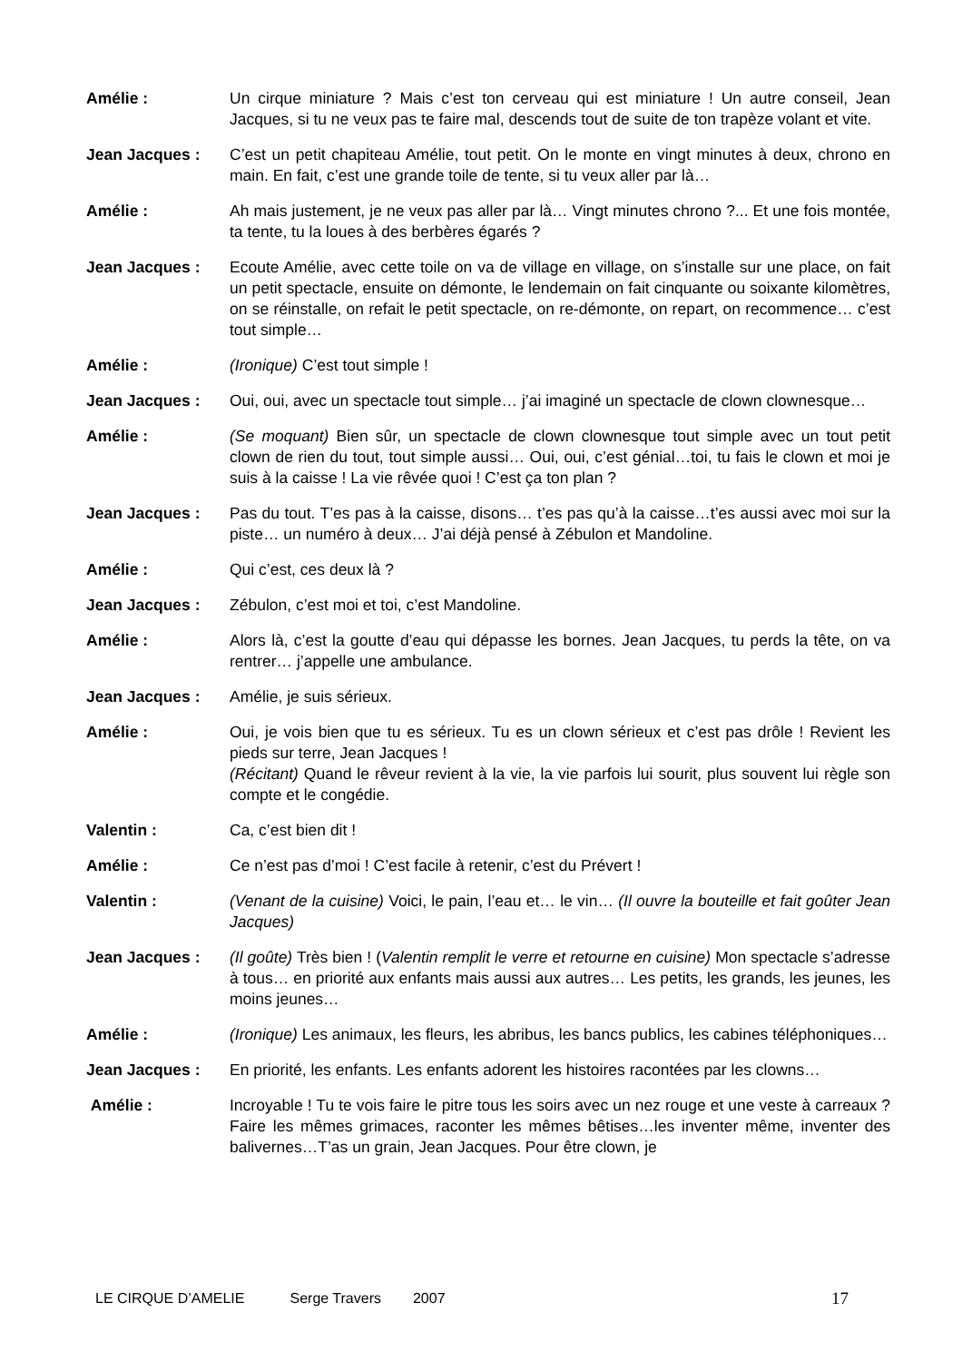Amélie : Un cirque miniature ? Mais c’est ton cerveau qui est miniature ! Un autre conseil, Jean Jacques, si tu ne veux pas te faire mal, descends tout de suite de ton trapèze volant et vite.
Jean Jacques : C’est un petit chapiteau Amélie, tout petit. On le monte en vingt minutes à deux, chrono en main. En fait, c’est une grande toile de tente, si tu veux aller par là…
Amélie : Ah mais justement, je ne veux pas aller par là… Vingt minutes chrono ?... Et une fois montée, ta tente, tu la loues à des berbères égarés ?
Jean Jacques : Ecoute Amélie, avec cette toile on va de village en village, on s’installe sur une place, on fait un petit spectacle, ensuite on démonte, le lendemain on fait cinquante ou soixante kilomètres, on se réinstalle, on refait le petit spectacle, on re-démonte, on repart, on recommence… c’est tout simple…
Amélie : (Ironique) C’est tout simple !
Jean Jacques : Oui, oui, avec un spectacle tout simple… j’ai imaginé un spectacle de clown clownesque…
Amélie : (Se moquant) Bien sûr, un spectacle de clown clownesque tout simple avec un tout petit clown de rien du tout, tout simple aussi… Oui, oui, c’est génial…toi, tu fais le clown et moi je suis à la caisse ! La vie rêvée quoi ! C’est ça ton plan ?
Jean Jacques : Pas du tout. T’es pas à la caisse, disons… t’es pas qu’à la caisse…t’es aussi avec moi sur la piste… un numéro à deux… J’ai déjà pensé à Zébulon et Mandoline.
Amélie : Qui c’est, ces deux là ?
Jean Jacques : Zébulon, c’est moi et toi, c’est Mandoline.
Amélie : Alors là, c’est la goutte d’eau qui dépasse les bornes. Jean Jacques, tu perds la tête, on va rentrer… j’appelle une ambulance.
Jean Jacques : Amélie, je suis sérieux.
Amélie : Oui, je vois bien que tu es sérieux. Tu es un clown sérieux et c’est pas drôle ! Revient les pieds sur terre, Jean Jacques !
(Récitant) Quand le rêveur revient à la vie, la vie parfois lui sourit, plus souvent lui règle son compte et le congédie.
Valentin : Ca, c’est bien dit !
Amélie : Ce n’est pas d’moi ! C’est facile à retenir, c’est du Prévert !
Valentin : (Venant de la cuisine) Voici, le pain, l’eau et… le vin… (Il ouvre la bouteille et fait goûter Jean Jacques)
Jean Jacques : (Il goûte) Très bien ! (Valentin remplit le verre et retourne en cuisine) Mon spectacle s’adresse à tous… en priorité aux enfants mais aussi aux autres… Les petits, les grands, les jeunes, les moins jeunes…
Amélie : (Ironique) Les animaux, les fleurs, les abribus, les bancs publics, les cabines téléphoniques…
Jean Jacques : En priorité, les enfants. Les enfants adorent les histoires racontées par les clowns…
Amélie : Incroyable ! Tu te vois faire le pitre tous les soirs avec un nez rouge et une veste à carreaux ? Faire les mêmes grimaces, raconter les mêmes bêtises…les inventer même, inventer des balivernes…T’as un grain, Jean Jacques. Pour être clown, je
LE CIRQUE D’AMELIE Serge Travers 2007 17